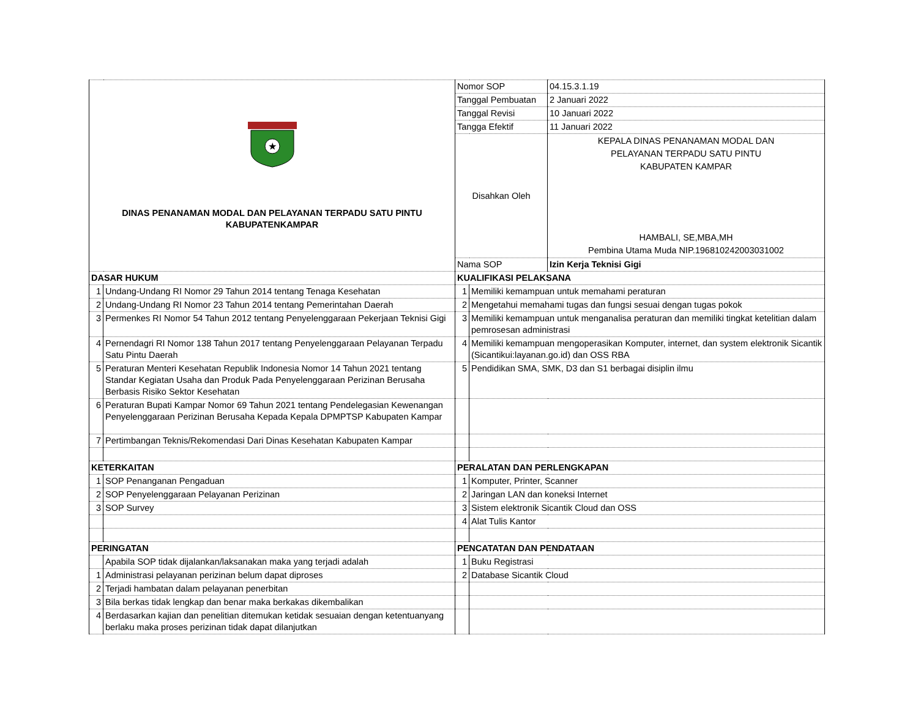| ★ DINAS PENANAMAN MODAL DAN PELAYANAN TERPADU SATU PINTU KABUPATENKAMPAR | | Nomor SOP | | 04.15.3.1.19 |
| | | Tanggal Pembuatan | | 2 Januari 2022 |
| | | Tanggal Revisi | | 10 Januari 2022 |
| | | Tangga Efektif | | 11 Januari 2022 |
| | | Disahkan Oleh | | KEPALA DINAS PENANAMAN MODAL DAN PELAYANAN TERPADU SATU PINTU KABUPATEN KAMPAR HAMBALI, SE,MBA,MH Pembina Utama Muda NIP.196810242003031002 |
| | | Nama SOP | | Izin Kerja Teknisi Gigi |
| DASAR HUKUM | | KUALIFIKASI PELAKSANA | | |
| 1 | Undang-Undang RI Nomor 29 Tahun 2014 tentang Tenaga Kesehatan | 1 | Memiliki kemampuan untuk memahami peraturan | |
| 2 | Undang-Undang RI Nomor 23 Tahun 2014 tentang Pemerintahan Daerah | 2 | Mengetahui memahami tugas dan fungsi sesuai dengan tugas pokok | |
| 3 | Permenkes RI Nomor 54 Tahun 2012 tentang Penyelenggaraan Pekerjaan Teknisi Gigi | 3 | Memiliki kemampuan untuk menganalisa peraturan dan memiliki tingkat ketelitian dalam pemrosesan administrasi | |
| 4 | Pernendagri RI Nomor 138 Tahun 2017 tentang Penyelenggaraan Pelayanan Terpadu Satu Pintu Daerah | 4 | Memiliki kemampuan mengoperasikan Komputer, internet, dan system elektronik Sicantik (Sicantikui:layanan.go.id) dan OSS RBA | |
| 5 | Peraturan Menteri Kesehatan Republik Indonesia Nomor 14 Tahun 2021 tentang Standar Kegiatan Usaha dan Produk Pada Penyelenggaraan Perizinan Berusaha Berbasis Risiko Sektor Kesehatan | 5 | Pendidikan SMA, SMK, D3 dan S1 berbagai disiplin ilmu | |
| 6 | Peraturan Bupati Kampar Nomor 69 Tahun 2021 tentang Pendelegasian Kewenangan Penyelenggaraan Perizinan Berusaha Kepada Kepala DPMPTSP Kabupaten Kampar | | | |
| 7 | Pertimbangan Teknis/Rekomendasi Dari Dinas Kesehatan Kabupaten Kampar | | | |
| KETERKAITAN | | PERALATAN DAN PERLENGKAPAN | | |
| 1 | SOP Penanganan Pengaduan | 1 | Komputer, Printer, Scanner | |
| 2 | SOP Penyelenggaraan Pelayanan Perizinan | 2 | Jaringan LAN dan koneksi Internet | |
| 3 | SOP Survey | 3 | Sistem elektronik Sicantik Cloud dan OSS | |
| | | 4 | Alat Tulis Kantor | |
| PERINGATAN | | PENCATATAN DAN PENDATAAN | | |
| | Apabila SOP tidak dijalankan/laksanakan maka yang terjadi adalah | 1 | Buku Registrasi | |
| 1 | Administrasi pelayanan perizinan belum dapat diproses | 2 | Database Sicantik Cloud | |
| 2 | Terjadi hambatan dalam pelayanan penerbitan | | | |
| 3 | Bila berkas tidak lengkap dan benar maka berkakas dikembalikan | | | |
| 4 | Berdasarkan kajian dan penelitian ditemukan ketidak sesuaian dengan ketentuanyang berlaku maka proses perizinan tidak dapat dilanjutkan | | | |